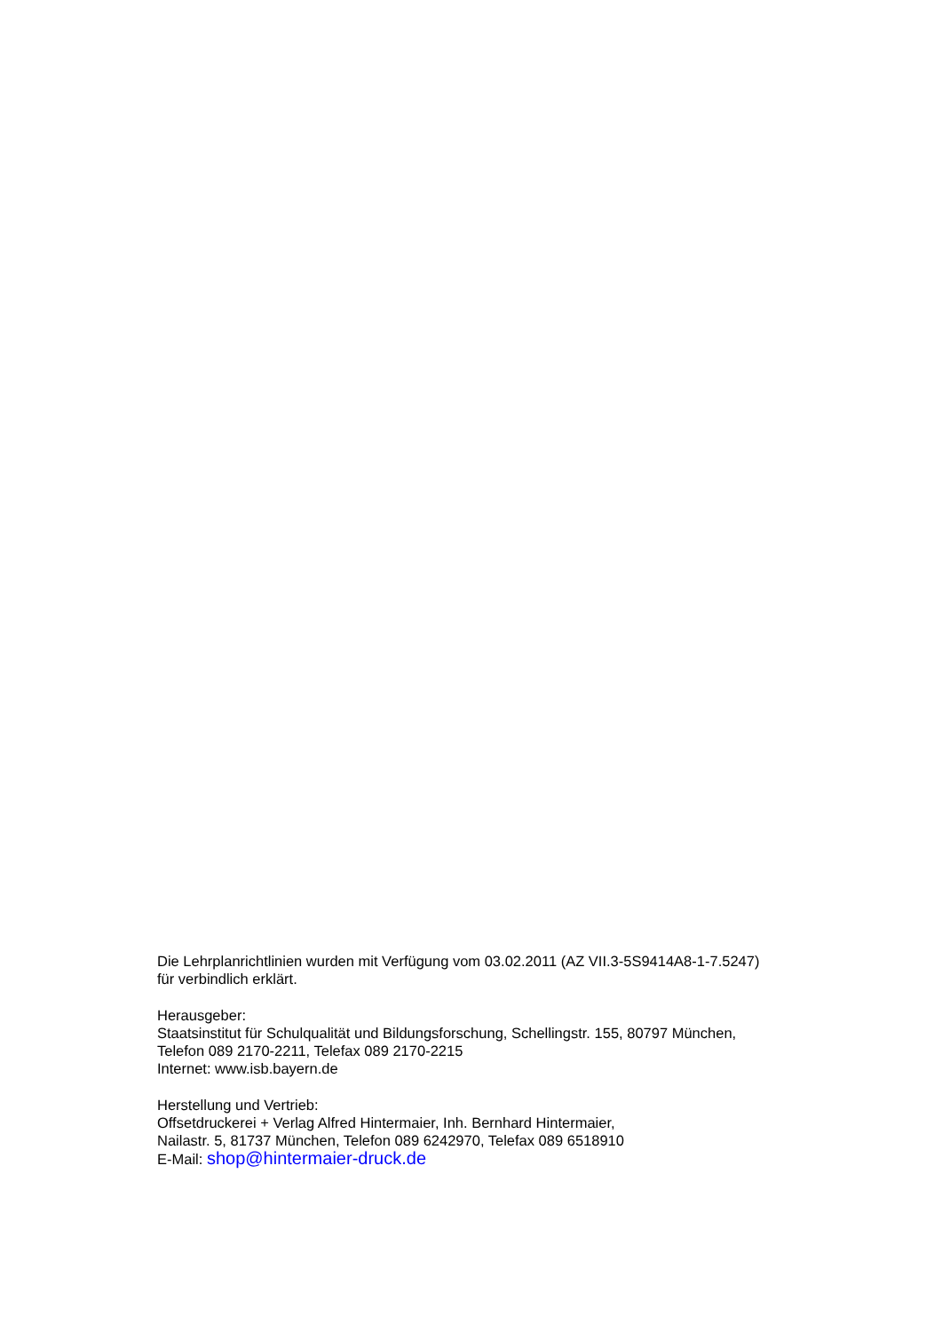Die Lehrplanrichtlinien wurden mit Verfügung vom 03.02.2011 (AZ VII.3-5S9414A8-1-7.5247)
für verbindlich erklärt.
Herausgeber:
Staatsinstitut für Schulqualität und Bildungsforschung, Schellingstr. 155, 80797 München,
Telefon 089 2170-2211, Telefax 089 2170-2215
Internet: www.isb.bayern.de
Herstellung und Vertrieb:
Offsetdruckerei + Verlag Alfred Hintermaier, Inh. Bernhard Hintermaier,
Nailastr. 5, 81737 München, Telefon 089 6242970, Telefax 089 6518910
E-Mail: shop@hintermaier-druck.de